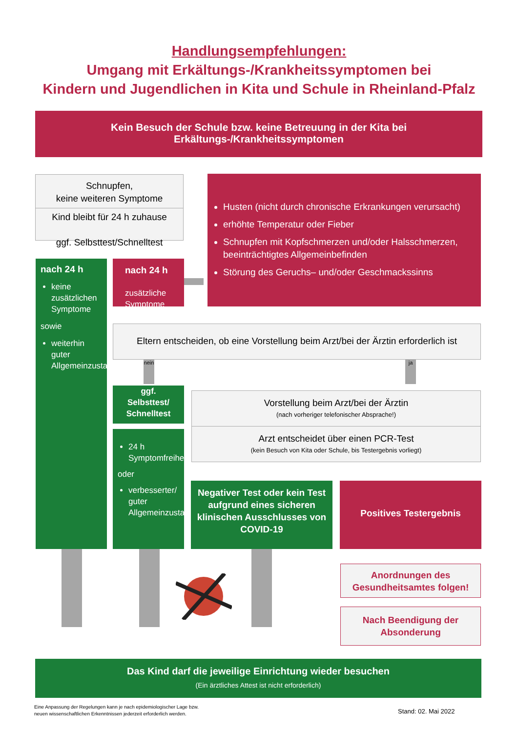Handlungsempfehlungen:
Umgang mit Erkältungs-/Krankheitssymptomen bei
Kindern und Jugendlichen in Kita und Schule in Rheinland-Pfalz
Kein Besuch der Schule bzw. keine Betreuung in der Kita bei
Erkältungs-/Krankheitssymptomen
Schnupfen,
keine weiteren Symptome
Kind bleibt für 24 h zuhause
ggf. Selbsttest/Schnelltest
Husten (nicht durch chronische Erkrankungen verursacht)
erhöhte Temperatur oder Fieber
Schnupfen mit Kopfschmerzen und/oder Halsschmerzen, beeinträchtigtes Allgemeinbefinden
Störung des Geruchs– und/oder Geschmackssinns
nach 24 h
keine zusätzlichen Symptome
sowie
weiterhin guter Allgemeinzustand
nach 24 h
zusätzliche Symptome
Eltern entscheiden, ob eine Vorstellung beim Arzt/bei der Ärztin erforderlich ist
nein
ja
ggf.
Selbsttest/
Schnelltest
24 h Symptomfreiheit
oder
verbesserter/ guter Allgemeinzustand
Vorstellung beim Arzt/bei der Ärztin
(nach vorheriger telefonischer Absprache!)
Arzt entscheidet über einen PCR-Test
(kein Besuch von Kita oder Schule, bis Testergebnis vorliegt)
Negativer Test oder kein Test aufgrund eines sicheren klinischen Ausschlusses von COVID-19
Positives Testergebnis
Anordnungen des Gesundheitsamtes folgen!
Nach Beendigung der Absonderung
Das Kind darf die jeweilige Einrichtung wieder besuchen
(Ein ärztliches Attest ist nicht erforderlich)
Eine Anpassung der Regelungen kann je nach epidemiologischer Lage bzw.
neuen wissenschaftlichen Erkenntnissen jederzeit erforderlich werden.
Stand: 02. Mai 2022